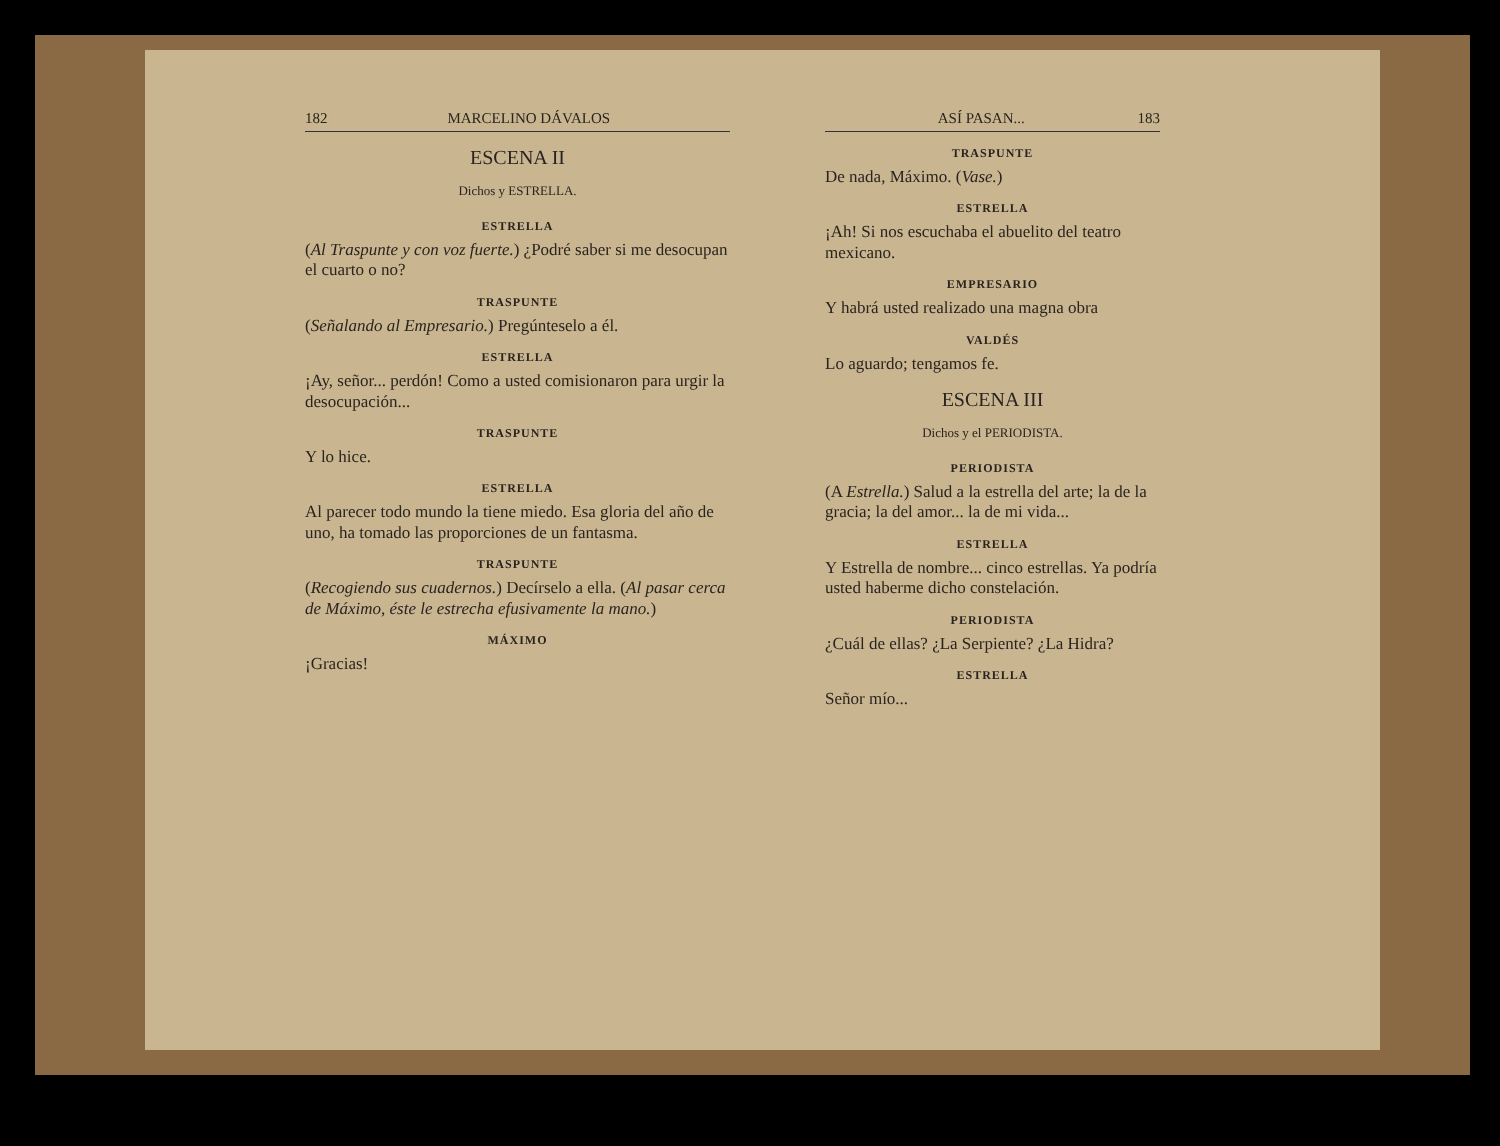182 MARCELINO DÁVALOS
ESCENA II
Dichos y ESTRELLA.
ESTRELLA
(Al Traspunte y con voz fuerte.) ¿Podré saber si me desocupan el cuarto o no?
TRASPUNTE
(Señalando al Empresario.) Pregúnteselo a él.
ESTRELLA
¡Ay, señor... perdón! Como a usted comisionaron para urgir la desocupación...
TRASPUNTE
Y lo hice.
ESTRELLA
Al parecer todo mundo la tiene miedo. Esa gloria del año de uno, ha tomado las proporciones de un fantasma.
TRASPUNTE
(Recogiendo sus cuadernos.) Decírselo a ella. (Al pasar cerca de Máximo, éste le estrecha efusivamente la mano.)
MÁXIMO
¡Gracias!
ASÍ PASAN... 183
TRASPUNTE
De nada, Máximo. (Vase.)
ESTRELLA
¡Ah! Si nos escuchaba el abuelito del teatro mexicano.
EMPRESARIO
Y habrá usted realizado una magna obra
VALDÉS
Lo aguardo; tengamos fe.
ESCENA III
Dichos y el PERIODISTA.
PERIODISTA
(A Estrella.) Salud a la estrella del arte; la de la gracia; la del amor... la de mi vida...
ESTRELLA
Y Estrella de nombre... cinco estrellas. Ya podría usted haberme dicho constelación.
PERIODISTA
¿Cuál de ellas? ¿La Serpiente? ¿La Hidra?
ESTRELLA
Señor mío...